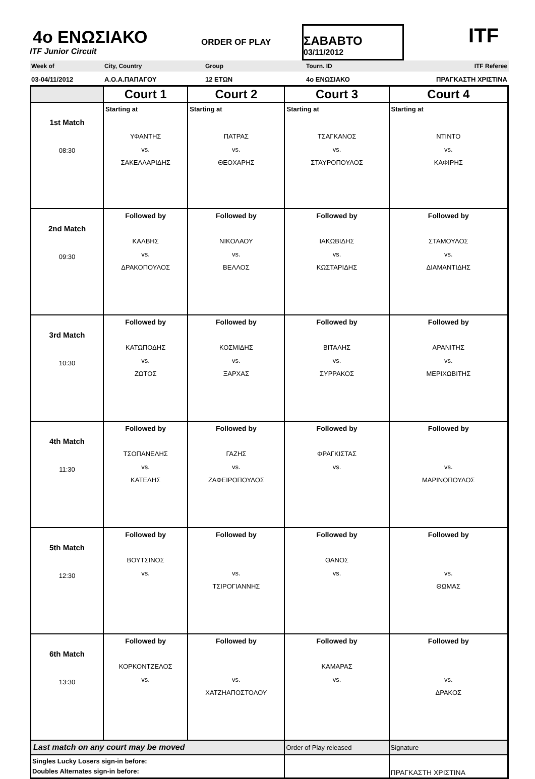4o ΕΝΩΣΙΑΚΟ
ITF Junior Circuit
ORDER OF PLAY
ΣΑΒΑΒΤΟ
03/11/2012
ITF
Week of City, Country Group Tourn. ID ITF Referee
03-04/11/2012 Α.Ο.Α.ΠΑΠΑΓΟΥ 12 ΕΤΩΝ 4o ΕΝΩΣΙΑΚΟ ΠΡΑΓΚΑΣΤΗ ΧΡΙΣΤΙΝΑ
| | Court 1 | Court 2 | Court 3 | Court 4 |
| --- | --- | --- | --- | --- |
| 1st Match 08:30 | Starting at ΥΦΑΝΤΗΣ vs. ΣΑΚΕΛΛΑΡΙΔΗΣ | Starting at ΠΑΤΡΑΣ vs. ΘΕΟΧΑΡΗΣ | Starting at ΤΣΑΓΚΑΝΟΣ vs. ΣΤΑΥΡΟΠΟΥΛΟΣ | Starting at ΝΤΙΝΤΟ vs. ΚΑΦΙΡΗΣ |
| 2nd Match 09:30 | Followed by ΚΑΛΒΗΣ vs. ΔΡΑΚΟΠΟΥΛΟΣ | Followed by ΝΙΚΟΛΑΟΥ vs. ΒΕΛΛΟΣ | Followed by ΙΑΚΩΒΙΔΗΣ vs. ΚΩΣΤΑΡΙΔΗΣ | Followed by ΣΤΑΜΟΥΛΟΣ vs. ΔΙΑΜΑΝΤΙΔΗΣ |
| 3rd Match 10:30 | Followed by ΚΑΤΩΠΟΔΗΣ vs. ΖΩΤΟΣ | Followed by ΚΟΣΜΙΔΗΣ vs. ΞΑΡΧΑΣ | Followed by ΒΙΤΑΛΗΣ vs. ΣΥΡΡΑΚΟΣ | Followed by ΑΡΑΝΙΤΗΣ vs. ΜΕΡΙΧΩΒΙΤΗΣ |
| 4th Match 11:30 | Followed by ΤΣΟΠΑΝΕΛΗΣ vs. ΚΑΤΕΛΗΣ | Followed by ΓΑΖΗΣ vs. ΖΑΦΕΙΡΟΠΟΥΛΟΣ | Followed by ΦΡΑΓΚΙΣΤΑΣ vs. | Followed by vs. ΜΑΡΙΝΟΠΟΥΛΟΣ |
| 5th Match 12:30 | Followed by ΒΟΥΤΣΙΝΟΣ vs. | Followed by vs. ΤΣΙΡΟΓΙΑΝΝΗΣ | Followed by ΘΑΝΟΣ vs. | Followed by vs. ΘΩΜΑΣ |
| 6th Match 13:30 | Followed by ΚΟΡΚΟΝΤΖΕΛΟΣ vs. | Followed by vs. ΧΑΤΖΗΑΠΟΣΤΟΛΟΥ | Followed by ΚΑΜΑΡΑΣ vs. | Followed by vs. ΔΡΑΚΟΣ |
| Last match on any court may be moved | | | Order of Play released | Signature |
| Singles Lucky Losers sign-in before: Doubles Alternates sign-in before: | | | | ΠΡΑΓΚΑΣΤΗ ΧΡΙΣΤΙΝΑ |